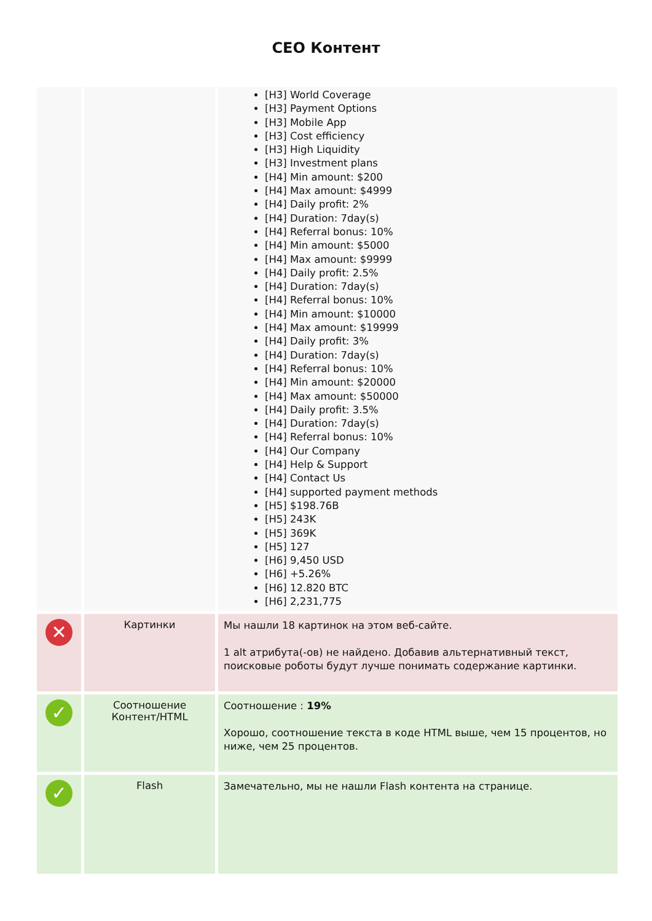CEO Контент
| | | [H3] World Coverage [H3] Payment Options [H3] Mobile App [H3] Cost efficiency [H3] High Liquidity [H3] Investment plans [H4] Min amount: $200 [H4] Max amount: $4999 [H4] Daily profit: 2% [H4] Duration: 7day(s) [H4] Referral bonus: 10% [H4] Min amount: $5000 [H4] Max amount: $9999 [H4] Daily profit: 2.5% [H4] Duration: 7day(s) [H4] Referral bonus: 10% [H4] Min amount: $10000 [H4] Max amount: $19999 [H4] Daily profit: 3% [H4] Duration: 7day(s) [H4] Referral bonus: 10% [H4] Min amount: $20000 [H4] Max amount: $50000 [H4] Daily profit: 3.5% [H4] Duration: 7day(s) [H4] Referral bonus: 10% [H4] Our Company [H4] Help & Support [H4] Contact Us [H4] supported payment methods [H5] $198.76B [H5] 243K [H5] 369K [H5] 127 [H6] 9,450 USD [H6] +5.26% [H6] 12.820 BTC [H6] 2,231,775 |
| ✕ | Картинки | Мы нашли 18 картинок на этом веб-сайте. 1 alt атрибута(-ов) не найдено. Добавив альтернативный текст, поисковые роботы будут лучше понимать содержание картинки. |
| ✓ | Соотношение Контент/HTML | Соотношение : 19% Хорошо, соотношение текста в коде HTML выше, чем 15 процентов, но ниже, чем 25 процентов. |
| ✓ | Flash | Замечательно, мы не нашли Flash контента на странице. |